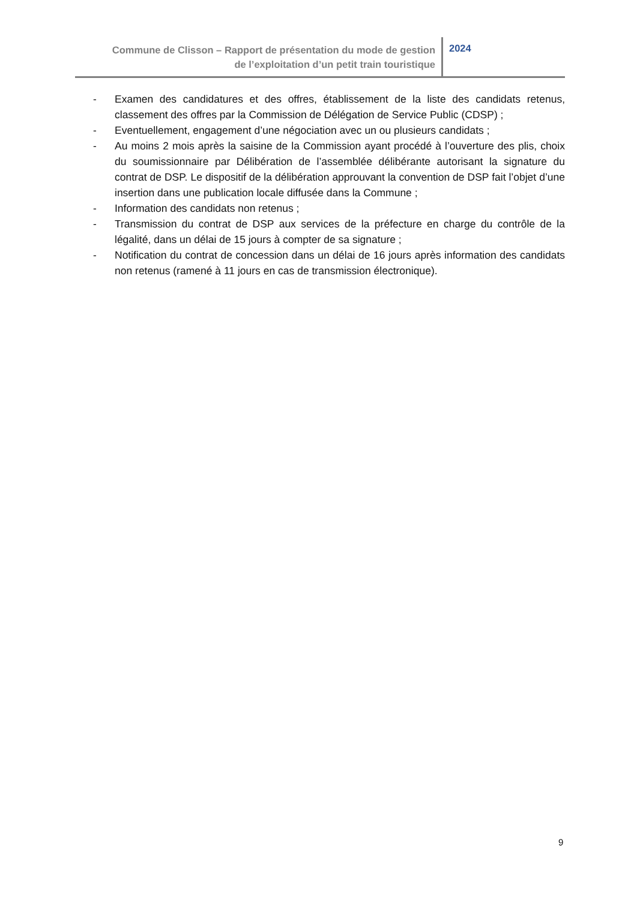Commune de Clisson – Rapport de présentation du mode de gestion
de l’exploitation d’un petit train touristique
2024
- Examen des candidatures et des offres, établissement de la liste des candidats retenus, classement des offres par la Commission de Délégation de Service Public (CDSP) ;
- Eventuellement, engagement d’une négociation avec un ou plusieurs candidats ;
- Au moins 2 mois après la saisine de la Commission ayant procédé à l’ouverture des plis, choix du soumissionnaire par Délibération de l’assemblée délibérante autorisant la signature du contrat de DSP. Le dispositif de la délibération approuvant la convention de DSP fait l’objet d’une insertion dans une publication locale diffusée dans la Commune ;
- Information des candidats non retenus ;
- Transmission du contrat de DSP aux services de la préfecture en charge du contrôle de la légalité, dans un délai de 15 jours à compter de sa signature ;
- Notification du contrat de concession dans un délai de 16 jours après information des candidats non retenus (ramené à 11 jours en cas de transmission électronique).
9